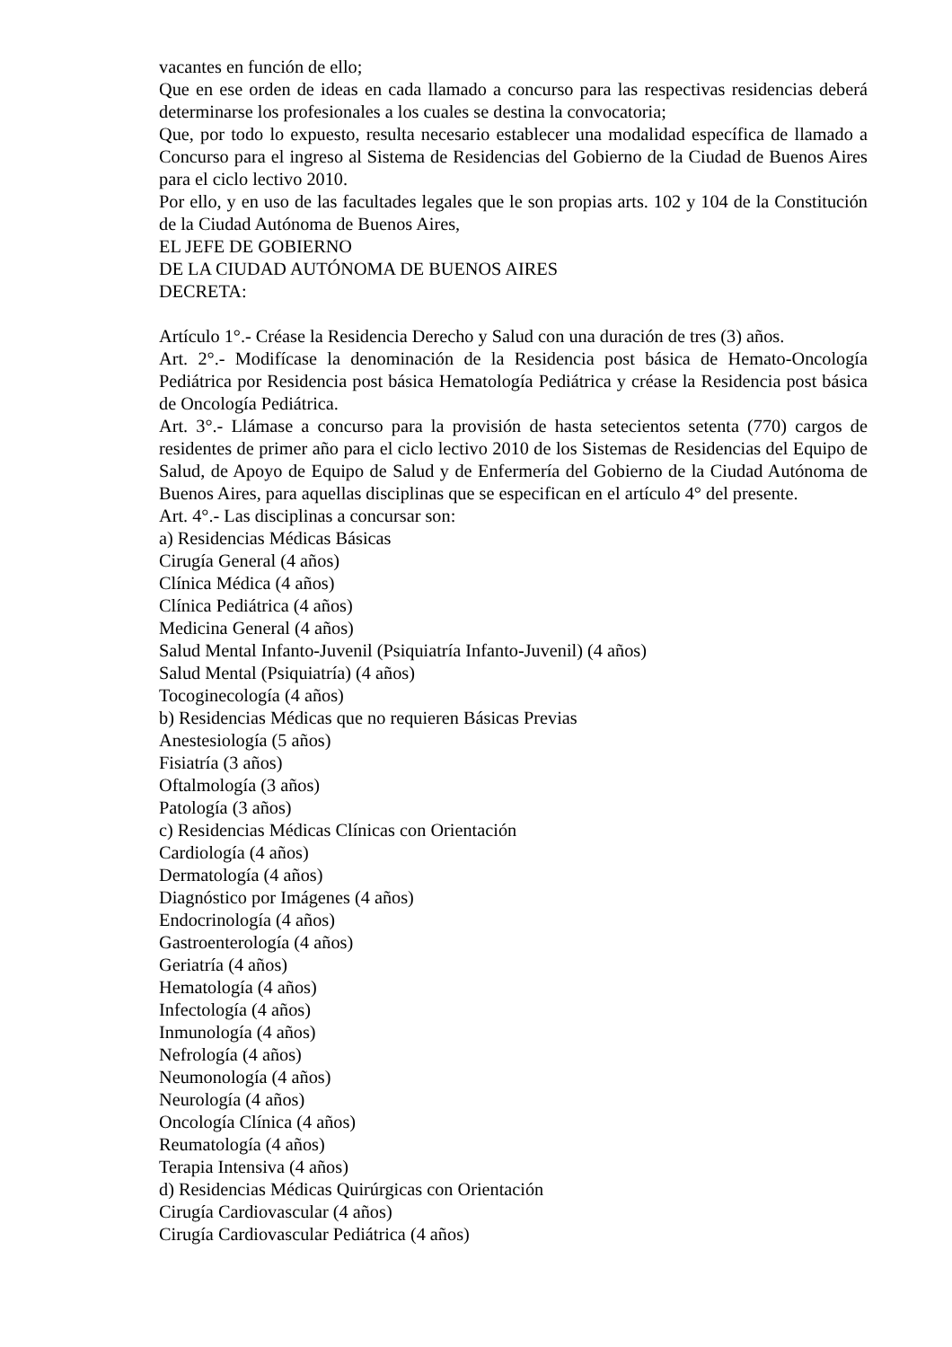vacantes en función de ello;
Que en ese orden de ideas en cada llamado a concurso para las respectivas residencias deberá determinarse los profesionales a los cuales se destina la convocatoria;
Que, por todo lo expuesto, resulta necesario establecer una modalidad específica de llamado a Concurso para el ingreso al Sistema de Residencias del Gobierno de la Ciudad de Buenos Aires para el ciclo lectivo 2010.
Por ello, y en uso de las facultades legales que le son propias arts. 102 y 104 de la Constitución de la Ciudad Autónoma de Buenos Aires,
EL JEFE DE GOBIERNO
DE LA CIUDAD AUTÓNOMA DE BUENOS AIRES
DECRETA:
Artículo 1°.- Créase la Residencia Derecho y Salud con una duración de tres (3) años.
Art. 2°.- Modifícase la denominación de la Residencia post básica de Hemato-Oncología Pediátrica por Residencia post básica Hematología Pediátrica y créase la Residencia post básica de Oncología Pediátrica.
Art. 3°.- Llámase a concurso para la provisión de hasta setecientos setenta (770) cargos de residentes de primer año para el ciclo lectivo 2010 de los Sistemas de Residencias del Equipo de Salud, de Apoyo de Equipo de Salud y de Enfermería del Gobierno de la Ciudad Autónoma de Buenos Aires, para aquellas disciplinas que se especifican en el artículo 4° del presente.
Art. 4°.- Las disciplinas a concursar son:
a) Residencias Médicas Básicas
Cirugía General (4 años)
Clínica Médica (4 años)
Clínica Pediátrica (4 años)
Medicina General (4 años)
Salud Mental Infanto-Juvenil (Psiquiatría Infanto-Juvenil) (4 años)
Salud Mental (Psiquiatría) (4 años)
Tocoginecología (4 años)
b) Residencias Médicas que no requieren Básicas Previas
Anestesiología (5 años)
Fisiatría (3 años)
Oftalmología (3 años)
Patología (3 años)
c) Residencias Médicas Clínicas con Orientación
Cardiología (4 años)
Dermatología (4 años)
Diagnóstico por Imágenes (4 años)
Endocrinología (4 años)
Gastroenterología (4 años)
Geriatría (4 años)
Hematología (4 años)
Infectología (4 años)
Inmunología (4 años)
Nefrología (4 años)
Neumonología (4 años)
Neurología (4 años)
Oncología Clínica (4 años)
Reumatología (4 años)
Terapia Intensiva (4 años)
d) Residencias Médicas Quirúrgicas con Orientación
Cirugía Cardiovascular (4 años)
Cirugía Cardiovascular Pediátrica (4 años)